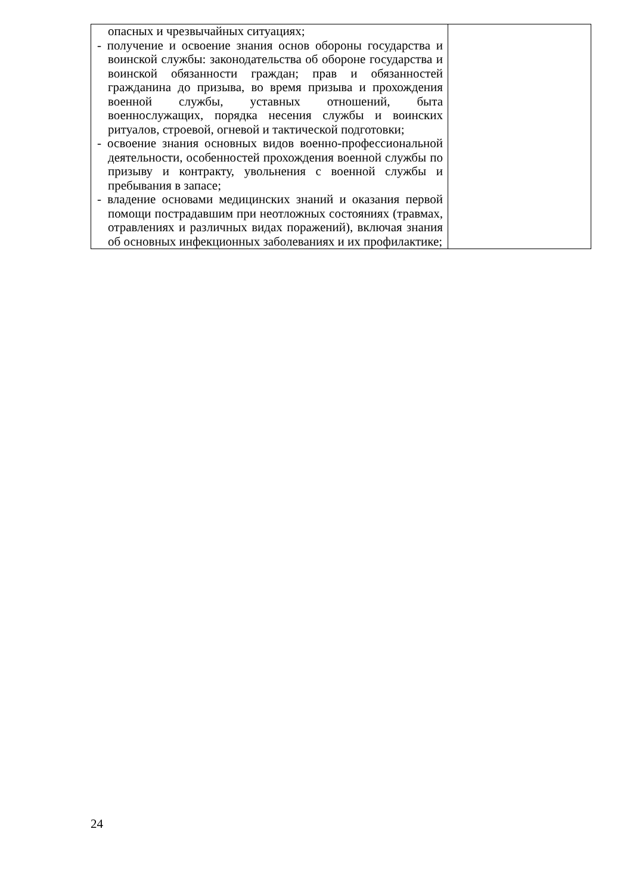| опасных и чрезвычайных ситуациях; - получение и освоение знания основ обороны государства и воинской службы: законодательства об обороне государства и воинской обязанности граждан; прав и обязанностей гражданина до призыва, во время призыва и прохождения военной службы, уставных отношений, быта военнослужащих, порядка несения службы и воинских ритуалов, строевой, огневой и тактической подготовки; - освоение знания основных видов военно-профессиональной деятельности, особенностей прохождения военной службы по призыву и контракту, увольнения с военной службы и пребывания в запасе; - владение основами медицинских знаний и оказания первой помощи пострадавшим при неотложных состояниях (травмах, отравлениях и различных видах поражений), включая знания об основных инфекционных заболеваниях и их профилактике; | |
24